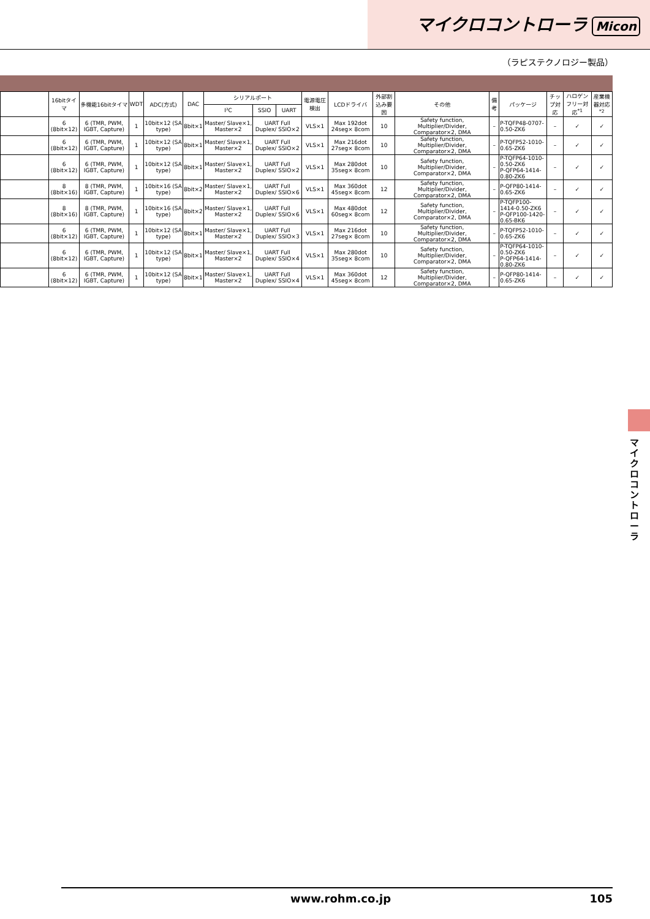マイクロコントローラ Micon
（ラピステクノロジー製品）
| | 16bitタイマ | 多機能16bitタイマ | WDT | ADC(方式) | DAC | シリアルポート | | | 電源電圧検出 | LCDドライバ | 外部割込み要因 | その他 | 備考 | パッケージ | チップ対応 | ハロゲンフリー対応<sup>*1</sup> | 産業機器対応<sup>*2</sup> |
| --- | --- | --- | --- | --- | --- | --- | --- | --- | --- | --- | --- | --- | --- | --- | --- | --- | --- |
| | | | | | | I²C | SSIO | UART | | | | | | | | | |
| | 6 (8bit×12) | 6 (TMR, PWM, IGBT, Capture) | 1 | 10bit×12 (SA type) | 8bit×1 | Master/ Slave×1, Master×2 | UART Full Duplex/ SSIO×2 | | VLS×1 | Max 192dot 24seg× 8com | 10 | Safety function, Multiplier/Divider, Comparator×2, DMA | – | P-TQFP48-0707-0.50-ZK6 | – | ✓ | ✓ |
| | 6 (8bit×12) | 6 (TMR, PWM, IGBT, Capture) | 1 | 10bit×12 (SA type) | 8bit×1 | Master/ Slave×1, Master×2 | UART Full Duplex/ SSIO×2 | | VLS×1 | Max 216dot 27seg× 8com | 10 | Safety function, Multiplier/Divider, Comparator×2, DMA | – | P-TQFP52-1010-0.65-ZK6 | – | ✓ | ✓ |
| | 6 (8bit×12) | 6 (TMR, PWM, IGBT, Capture) | 1 | 10bit×12 (SA type) | 8bit×1 | Master/ Slave×1, Master×2 | UART Full Duplex/ SSIO×2 | | VLS×1 | Max 280dot 35seg× 8com | 10 | Safety function, Multiplier/Divider, Comparator×2, DMA | – | P-TQFP64-1010-0.50-ZK6 P-QFP64-1414-0.80-ZK6 | – | ✓ | ✓ |
| | 8 (8bit×16) | 8 (TMR, PWM, IGBT, Capture) | 1 | 10bit×16 (SA type) | 8bit×2 | Master/ Slave×1, Master×2 | UART Full Duplex/ SSIO×6 | | VLS×1 | Max 360dot 45seg× 8com | 12 | Safety function, Multiplier/Divider, Comparator×2, DMA | – | P-QFP80-1414-0.65-ZK6 | – | ✓ | ✓ |
| | 8 (8bit×16) | 8 (TMR, PWM, IGBT, Capture) | 1 | 10bit×16 (SA type) | 8bit×2 | Master/ Slave×1, Master×2 | UART Full Duplex/ SSIO×6 | | VLS×1 | Max 480dot 60seg× 8com | 12 | Safety function, Multiplier/Divider, Comparator×2, DMA | – | P-TQFP100-1414-0.50-ZK6 P-QFP100-1420-0.65-BK6 | – | ✓ | ✓ |
| | 6 (8bit×12) | 6 (TMR, PWM, IGBT, Capture) | 1 | 10bit×12 (SA type) | 8bit×1 | Master/ Slave×1, Master×2 | UART Full Duplex/ SSIO×3 | | VLS×1 | Max 216dot 27seg× 8com | 10 | Safety function, Multiplier/Divider, Comparator×2, DMA | – | P-TQFP52-1010-0.65-ZK6 | – | ✓ | ✓ |
| | 6 (8bit×12) | 6 (TMR, PWM, IGBT, Capture) | 1 | 10bit×12 (SA type) | 8bit×1 | Master/ Slave×1, Master×2 | UART Full Duplex/ SSIO×4 | | VLS×1 | Max 280dot 35seg× 8com | 10 | Safety function, Multiplier/Divider, Comparator×2, DMA | – | P-TQFP64-1010-0.50-ZK6 P-QFP64-1414-0.80-ZK6 | – | ✓ | ✓ |
| | 6 (8bit×12) | 6 (TMR, PWM, IGBT, Capture) | 1 | 10bit×12 (SA type) | 8bit×1 | Master/ Slave×1, Master×2 | UART Full Duplex/ SSIO×4 | | VLS×1 | Max 360dot 45seg× 8com | 12 | Safety function, Multiplier/Divider, Comparator×2, DMA | – | P-QFP80-1414-0.65-ZK6 | – | ✓ | ✓ |
マイクロコントローラ
www.rohm.co.jp 105